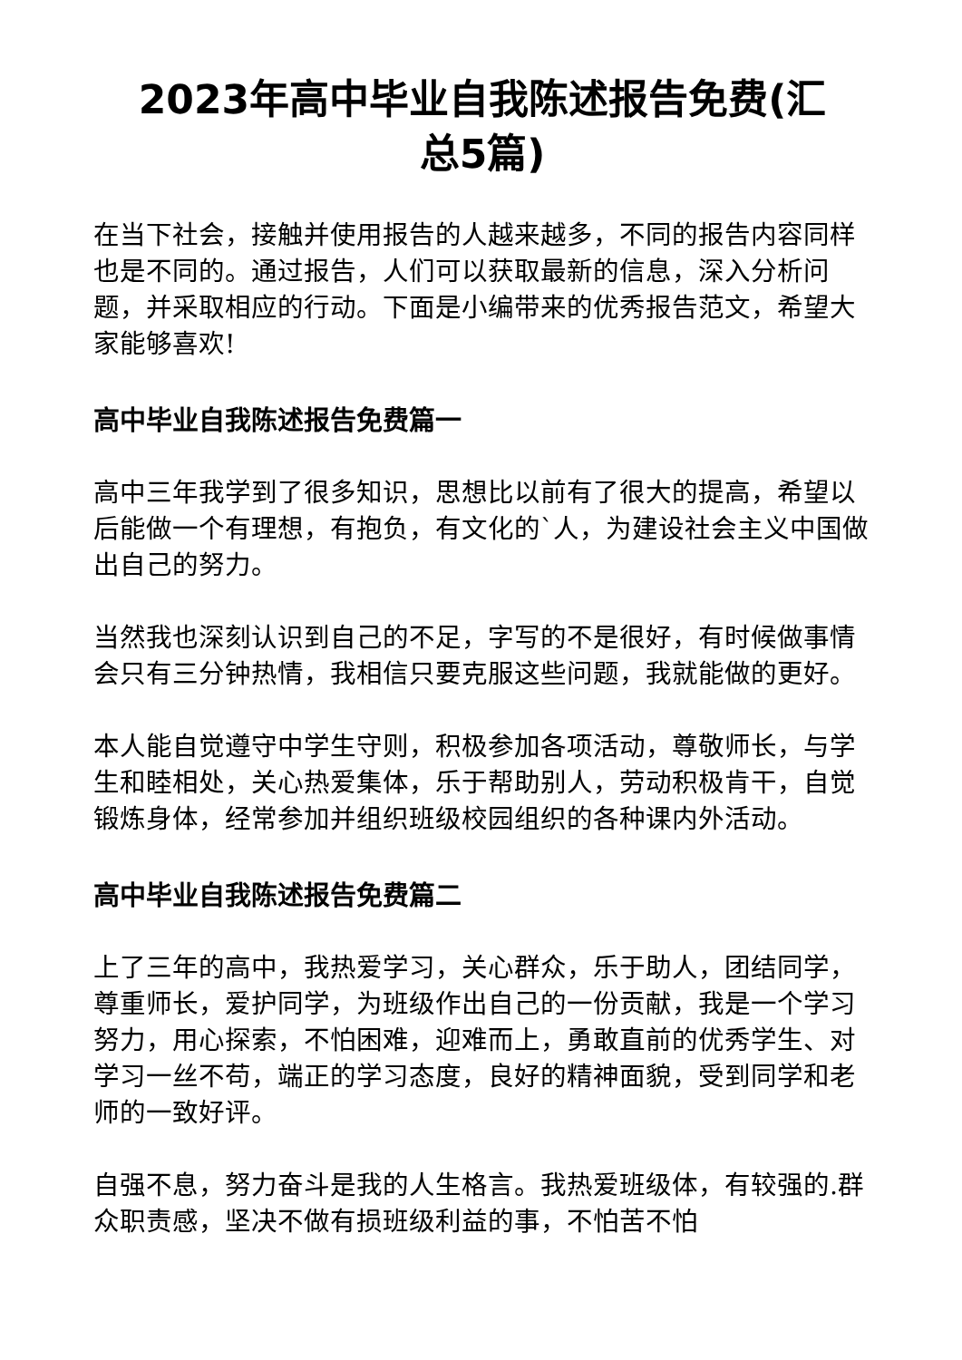2023年高中毕业自我陈述报告免费(汇
总5篇)
在当下社会，接触并使用报告的人越来越多，不同的报告内容同样也是不同的。通过报告，人们可以获取最新的信息，深入分析问题，并采取相应的行动。下面是小编带来的优秀报告范文，希望大家能够喜欢!
高中毕业自我陈述报告免费篇一
高中三年我学到了很多知识，思想比以前有了很大的提高，希望以后能做一个有理想，有抱负，有文化的`人，为建设社会主义中国做出自己的努力。
当然我也深刻认识到自己的不足，字写的不是很好，有时候做事情会只有三分钟热情，我相信只要克服这些问题，我就能做的更好。
本人能自觉遵守中学生守则，积极参加各项活动，尊敬师长，与学生和睦相处，关心热爱集体，乐于帮助别人，劳动积极肯干，自觉锻炼身体，经常参加并组织班级校园组织的各种课内外活动。
高中毕业自我陈述报告免费篇二
上了三年的高中，我热爱学习，关心群众，乐于助人，团结同学，尊重师长，爱护同学，为班级作出自己的一份贡献，我是一个学习努力，用心探索，不怕困难，迎难而上，勇敢直前的优秀学生、对学习一丝不苟，端正的学习态度，良好的精神面貌，受到同学和老师的一致好评。
自强不息，努力奋斗是我的人生格言。我热爱班级体，有较强的.群众职责感，坚决不做有损班级利益的事，不怕苦不怕